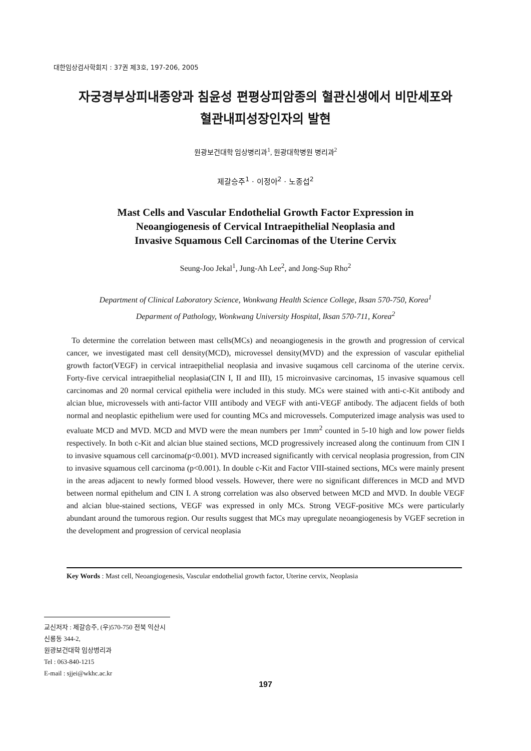대한임상검사학회지 : 37권 제3호, 197-206, 2005
자궁경부상피내종양과 침윤성 편평상피암종의 혈관신생에서 비만세포와
혈관내피성장인자의 발현
원광보건대학 임상병리과<sup>1</sup>, 원광대학병원 병리과<sup>2</sup>
제갈승주<sup>1</sup> · 이정아<sup>2</sup> · 노종섭<sup>2</sup>
Mast Cells and Vascular Endothelial Growth Factor Expression in
Neoangiogenesis of Cervical Intraepithelial Neoplasia and
Invasive Squamous Cell Carcinomas of the Uterine Cervix
Seung-Joo Jekal<sup>1</sup>, Jung-Ah Lee<sup>2</sup>, and Jong-Sup Rho<sup>2</sup>
Department of Clinical Laboratory Science, Wonkwang Health Science College, Iksan 570-750, Korea<sup>1</sup>
Deparment of Pathology, Wonkwang University Hospital, Iksan 570-711, Korea<sup>2</sup>
To determine the correlation between mast cells(MCs) and neoangiogenesis in the growth and progression of cervical cancer, we investigated mast cell density(MCD), microvessel density(MVD) and the expression of vascular epithelial growth factor(VEGF) in cervical intraepithelial neoplasia and invasive suqamous cell carcinoma of the uterine cervix. Forty-five cervical intraepithelial neoplasia(CIN I, II and III), 15 microinvasive carcinomas, 15 invasive squamous cell carcinomas and 20 normal cervical epithelia were included in this study. MCs were stained with anti-c-Kit antibody and alcian blue, microvessels with anti-factor VIII antibody and VEGF with anti-VEGF antibody. The adjacent fields of both normal and neoplastic epithelium were used for counting MCs and microvessels. Computerized image analysis was used to evaluate MCD and MVD. MCD and MVD were the mean numbers per 1mm<sup>2</sup> counted in 5-10 high and low power fields respectively. In both c-Kit and alcian blue stained sections, MCD progressively increased along the continuum from CIN I to invasive squamous cell carcinoma(p<0.001). MVD increased significantly with cervical neoplasia progression, from CIN to invasive squamous cell carcinoma (p<0.001). In double c-Kit and Factor VIII-stained sections, MCs were mainly present in the areas adjacent to newly formed blood vessels. However, there were no significant differences in MCD and MVD between normal epithelum and CIN I. A strong correlation was also observed between MCD and MVD. In double VEGF and alcian blue-stained sections, VEGF was expressed in only MCs. Strong VEGF-positive MCs were particularly abundant around the tumorous region. Our results suggest that MCs may upregulate neoangiogenesis by VGEF secretion in the development and progression of cervical neoplasia
Key Words : Mast cell, Neoangiogenesis, Vascular endothelial growth factor, Uterine cervix, Neoplasia
교신저자 : 제갈승주, (우)570-750 전북 익산시 신룡동 344-2,
원광보건대학 임상병리과
Tel : 063-840-1215
E-mail : sjjei@wkhc.ac.kr
197